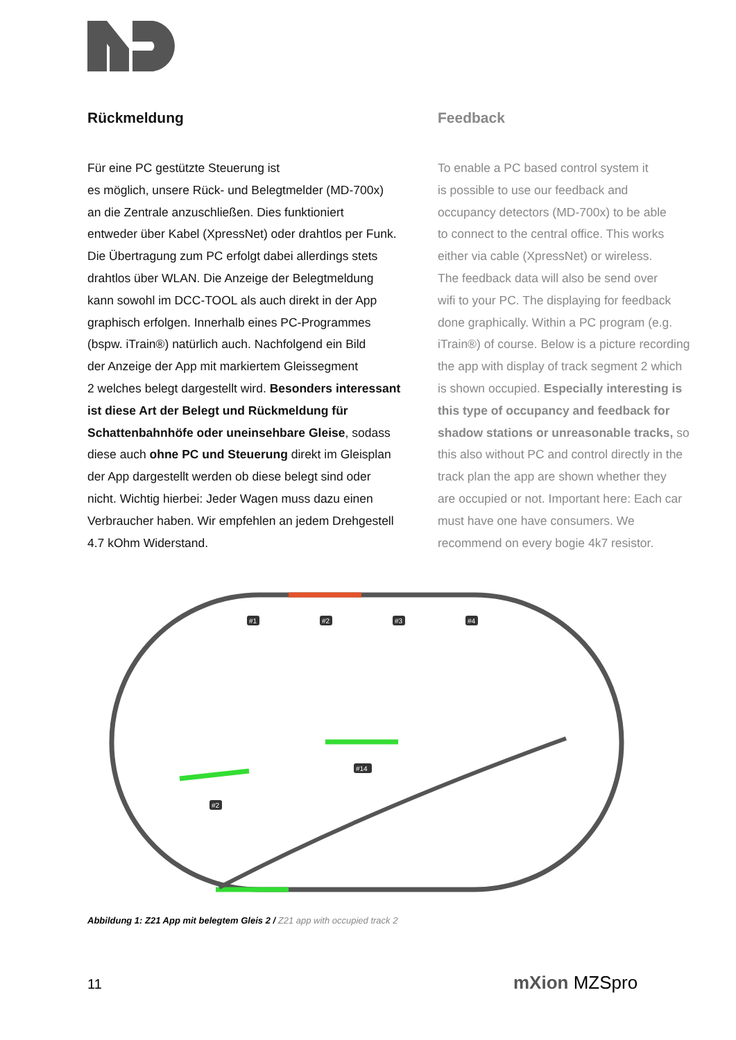Rückmeldung
Für eine PC gestützte Steuerung ist
es möglich, unsere Rück- und Belegtmelder (MD-700x)
an die Zentrale anzuschließen. Dies funktioniert
entweder über Kabel (XpressNet) oder drahtlos per Funk.
Die Übertragung zum PC erfolgt dabei allerdings stets
drahtlos über WLAN. Die Anzeige der Belegtmeldung
kann sowohl im DCC-TOOL als auch direkt in der App
graphisch erfolgen. Innerhalb eines PC-Programmes
(bspw. iTrain®) natürlich auch. Nachfolgend ein Bild
der Anzeige der App mit markiertem Gleissegment
2 welches belegt dargestellt wird. Besonders interessant
ist diese Art der Belegt und Rückmeldung für
Schattenbahnhöfe oder uneinsehbare Gleise, sodass
diese auch ohne PC und Steuerung direkt im Gleisplan
der App dargestellt werden ob diese belegt sind oder
nicht. Wichtig hierbei: Jeder Wagen muss dazu einen
Verbraucher haben. Wir empfehlen an jedem Drehgestell
4.7 kOhm Widerstand.
Feedback
To enable a PC based control system it
is possible to use our feedback and
occupancy detectors (MD-700x) to be able
to connect to the central office. This works
either via cable (XpressNet) or wireless.
The feedback data will also be send over
wifi to your PC. The displaying for feedback
done graphically. Within a PC program (e.g.
iTrain®) of course. Below is a picture recording
the app with display of track segment 2 which
is shown occupied. Especially interesting is
this type of occupancy and feedback for
shadow stations or unreasonable tracks, so
this also without PC and control directly in the
track plan the app are shown whether they
are occupied or not. Important here: Each car
must have one have consumers. We
recommend on every bogie 4k7 resistor.
#1
#2
#3
#4
#14
#2
Abbildung 1: Z21 App mit belegtem Gleis 2 / Z21 app with occupied track 2
11 mXion MZSpro